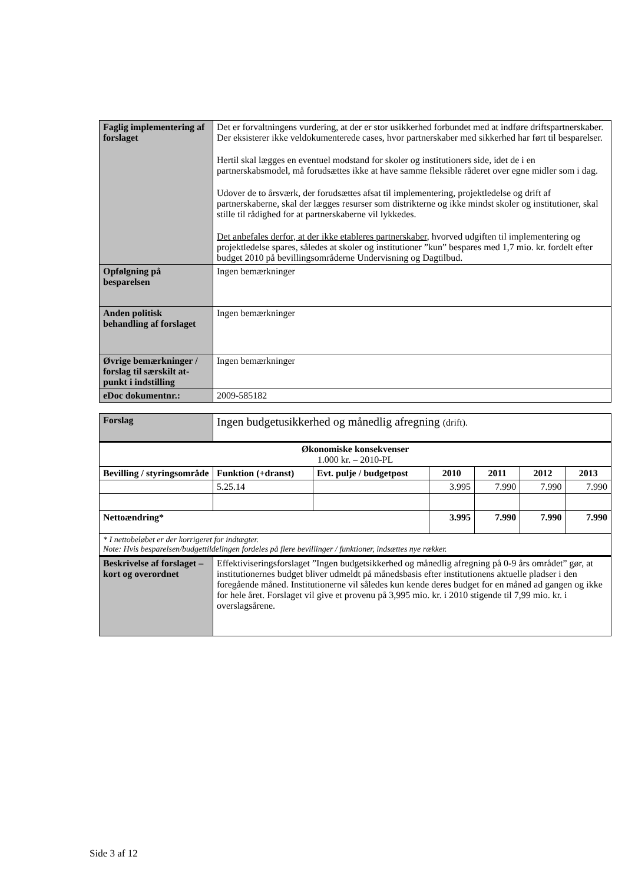| Faglig implementering af forslaget | Det er forvaltningens vurdering, at der er stor usikkerhed forbundet med at indføre driftspartnerskaber. Der eksisterer ikke veldokumenterede cases, hvor partnerskaber med sikkerhed har ført til besparelser. Hertil skal lægges en eventuel modstand for skoler og institutioners side, idet de i en partnerskabsmodel, må forudsættes ikke at have samme fleksible råderet over egne midler som i dag. Udover de to årsværk, der forudsættes afsat til implementering, projektledelse og drift af partnerskaberne, skal der lægges resurser som distrikterne og ikke mindst skoler og institutioner, skal stille til rådighed for at partnerskaberne vil lykkedes. Det anbefales derfor, at der ikke etableres partnerskaber , hvorved udgiften til implementering og projektledelse spares, således at skoler og institutioner ”kun” bespares med 1,7 mio. kr. fordelt efter budget 2010 på bevillingsområderne Undervisning og Dagtilbud. |
| Opfølgning på besparelsen | Ingen bemærkninger |
| Anden politisk behandling af forslaget | Ingen bemærkninger |
| Øvrige bemærkninger / forslag til særskilt at-punkt i indstilling | Ingen bemærkninger |
| eDoc dokumentnr.: | 2009-585182 |
| Forslag | Ingen budgetusikkerhed og månedlig afregning (drift). | | | | | |
| Økonomiske konsekvenser 1.000 kr. – 2010-PL | | | | | | |
| Bevilling / styringsområde | Funktion (+dranst) | Evt. pulje / budgetpost | 2010 | 2011 | 2012 | 2013 |
| | 5.25.14 | | 3.995 | 7.990 | 7.990 | 7.990 |
| Nettoændring* | | | 3.995 | 7.990 | 7.990 | 7.990 |
| * I nettobeløbet er der korrigeret for indtægter. Note: Hvis besparelsen/budgettildelingen fordeles på flere bevillinger / funktioner, indsættes nye rækker. | | | | | | |
| Beskrivelse af forslaget – kort og overordnet | Effektiviseringsforslaget ”Ingen budgetsikkerhed og månedlig afregning på 0-9 års området” gør, at institutionernes budget bliver udmeldt på månedsbasis efter institutionens aktuelle pladser i den foregående måned. Institutionerne vil således kun kende deres budget for en måned ad gangen og ikke for hele året. Forslaget vil give et provenu på 3,995 mio. kr. i 2010 stigende til 7,99 mio. kr. i overslagsårene. | | | | | |
Side 3 af 12